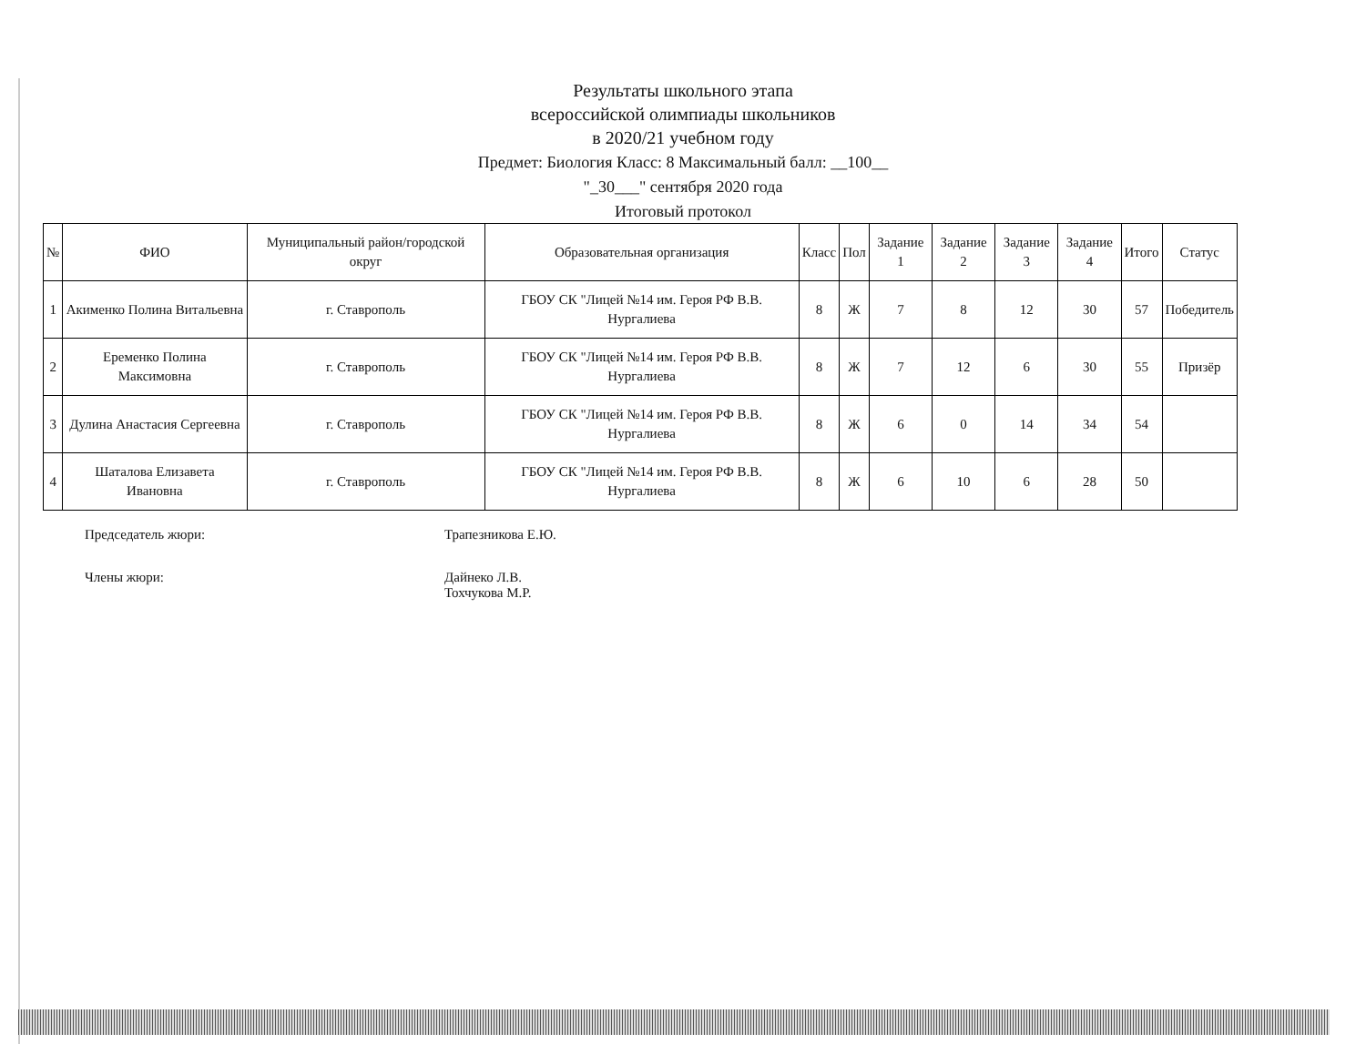Результаты школьного этапа
всероссийской олимпиады школьников
в 2020/21 учебном году
Предмет: Биология Класс: 8 Максимальный балл: __100__
"_30___" сентября 2020 года
Итоговый протокол
| № | ФИО | Муниципальный район/городской округ | Образовательная организация | Класс | Пол | Задание 1 | Задание 2 | Задание 3 | Задание 4 | Итого | Статус |
| --- | --- | --- | --- | --- | --- | --- | --- | --- | --- | --- | --- |
| 1 | Акименко Полина Витальевна | г. Ставрополь | ГБОУ СК "Лицей №14 им. Героя РФ В.В. Нургалиева | 8 | Ж | 7 | 8 | 12 | 30 | 57 | Победитель |
| 2 | Еременко Полина Максимовна | г. Ставрополь | ГБОУ СК "Лицей №14 им. Героя РФ В.В. Нургалиева | 8 | Ж | 7 | 12 | 6 | 30 | 55 | Призёр |
| 3 | Дулина Анастасия Сергеевна | г. Ставрополь | ГБОУ СК "Лицей №14 им. Героя РФ В.В. Нургалиева | 8 | Ж | 6 | 0 | 14 | 34 | 54 | |
| 4 | Шаталова Елизавета Ивановна | г. Ставрополь | ГБОУ СК "Лицей №14 им. Героя РФ В.В. Нургалиева | 8 | Ж | 6 | 10 | 6 | 28 | 50 | |
Председатель жюри: Трапезникова Е.Ю.
Члены жюри: Дайнеко Л.В.
Тохчукова М.Р.